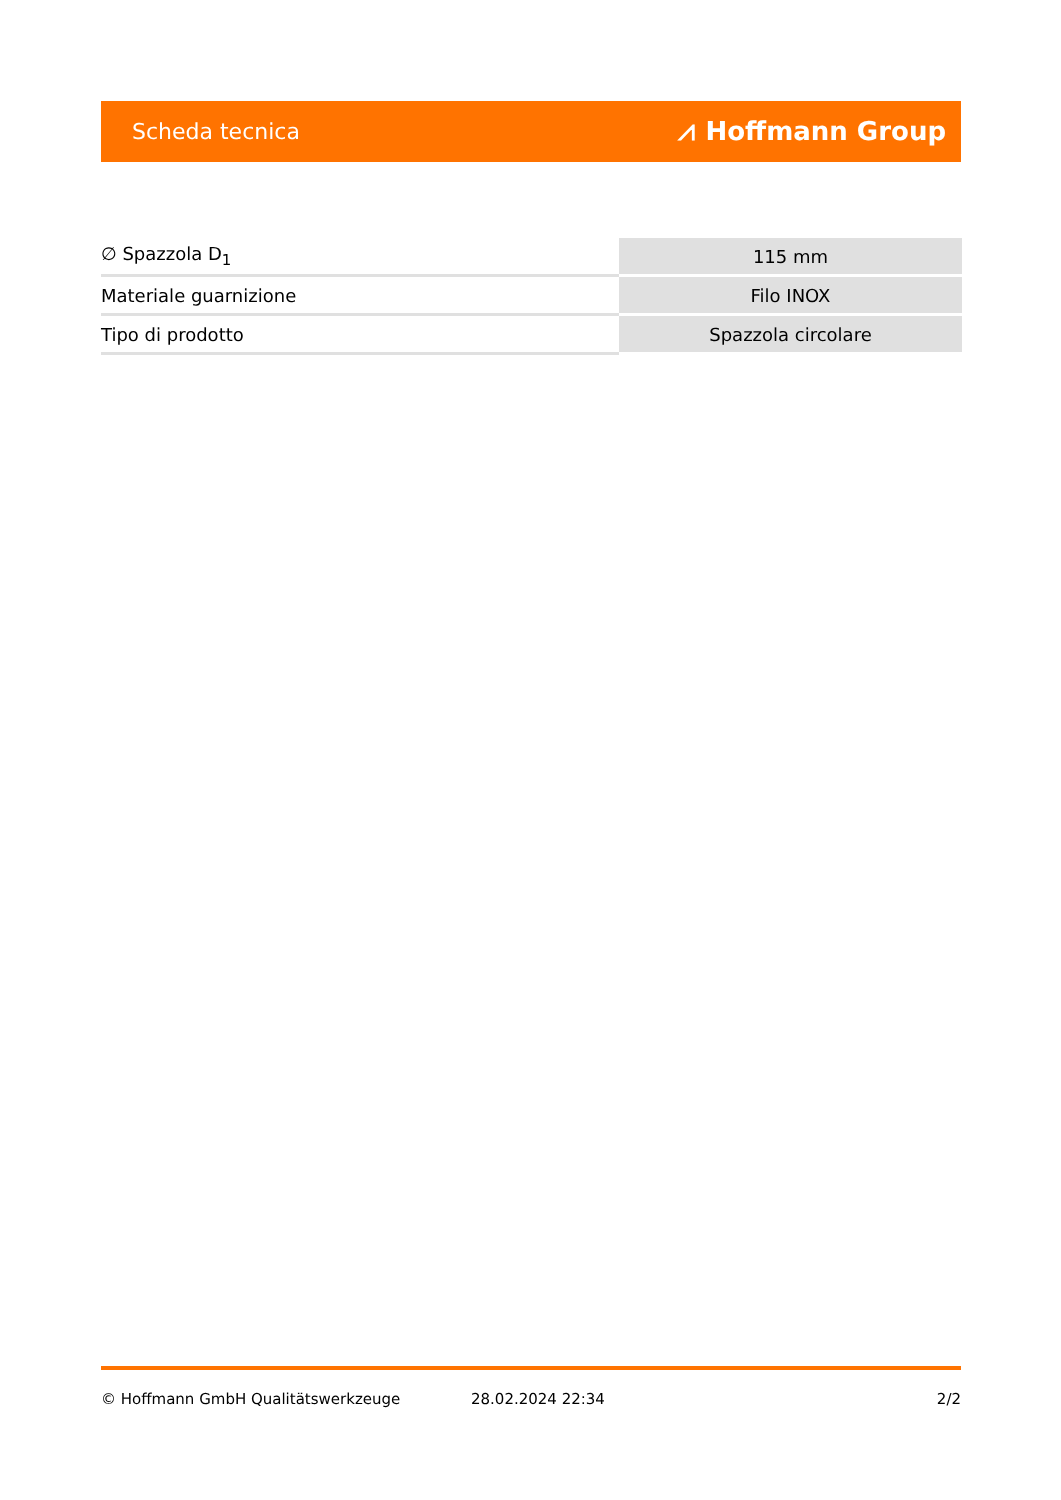Scheda tecnica ⩘ Hoffmann Group
| ∅ Spazzola D<sub>1</sub> | 115 mm |
| Materiale guarnizione | Filo INOX |
| Tipo di prodotto | Spazzola circolare |
© Hoffmann GmbH Qualitätswerkzeuge 28.02.2024 22:34 2/2